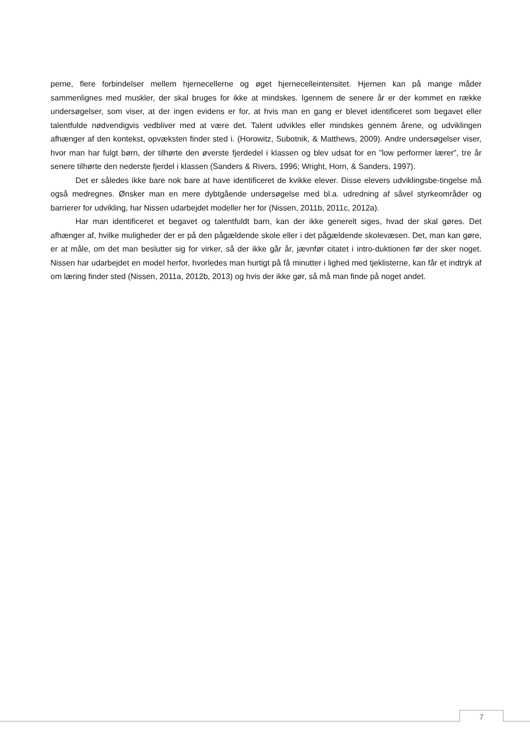perne, flere forbindelser mellem hjernecellerne og øget hjernecelleintensitet. Hjernen kan på mange måder sammenlignes med muskler, der skal bruges for ikke at mindskes. Igennem de senere år er der kommet en række undersøgelser, som viser, at der ingen evidens er for, at hvis man en gang er blevet identificeret som begavet eller talentfulde nødvendigvis vedbliver med at være det. Talent udvikles eller mindskes gennem årene, og udviklingen afhænger af den kontekst, opvæksten finder sted i. (Horowitz, Subotnik, & Matthews, 2009). Andre undersøgelser viser, hvor man har fulgt børn, der tilhørte den øverste fjerdedel i klassen og blev udsat for en ”low performer lærer”, tre år senere tilhørte den nederste fjerdel i klassen (Sanders & Rivers, 1996; Wright, Horn, & Sanders, 1997).
Det er således ikke bare nok bare at have identificeret de kvikke elever. Disse elevers udviklingsbe-tingelse må også medregnes. Ønsker man en mere dybtgående undersøgelse med bl.a. udredning af såvel styrkeområder og barrierer for udvikling, har Nissen udarbejdet modeller her for (Nissen, 2011b, 2011c, 2012a).
Har man identificeret et begavet og talentfuldt barn, kan der ikke generelt siges, hvad der skal gøres. Det afhænger af, hvilke muligheder der er på den pågældende skole eller i det pågældende skolevæsen. Det, man kan gøre, er at måle, om det man beslutter sig for virker, så der ikke går år, jævnfør citatet i intro-duktionen før der sker noget. Nissen har udarbejdet en model herfor, hvorledes man hurtigt på få minutter i lighed med tjeklisterne, kan får et indtryk af om læring finder sted (Nissen, 2011a, 2012b, 2013) og hvis der ikke gør, så må man finde på noget andet.
7